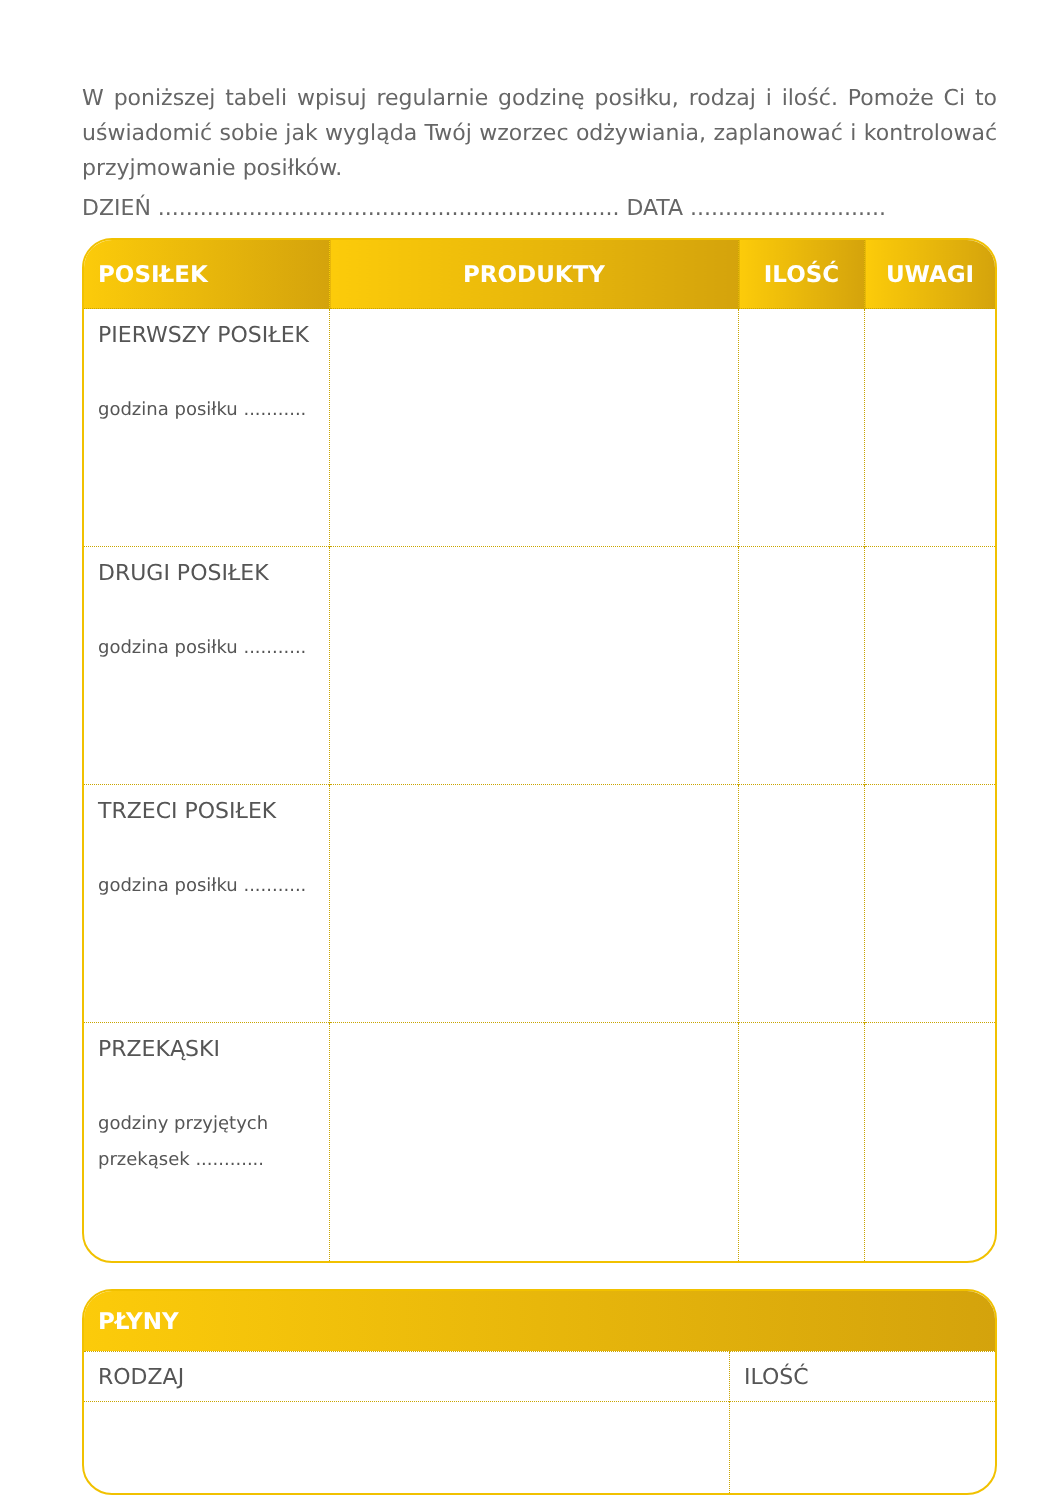W poniższej tabeli wpisuj regularnie godzinę posiłku, rodzaj i ilość. Pomoże Ci to uświadomić sobie jak wygląda Twój wzorzec odżywiania, zaplanować i kontrolować przyjmowanie posiłków.
DZIEŃ .................................................................. DATA ............................
| POSIŁEK | PRODUKTY | ILOŚĆ | UWAGI |
| --- | --- | --- | --- |
| PIERWSZY POSIŁEK godzina posiłku ........... | | | |
| DRUGI POSIŁEK godzina posiłku ........... | | | |
| TRZECI POSIŁEK godzina posiłku ........... | | | |
| PRZEKĄSKI godziny przyjętych przekąsek ............ | | | |
| PŁYNY | |
| --- | --- |
| RODZAJ | ILOŚĆ |